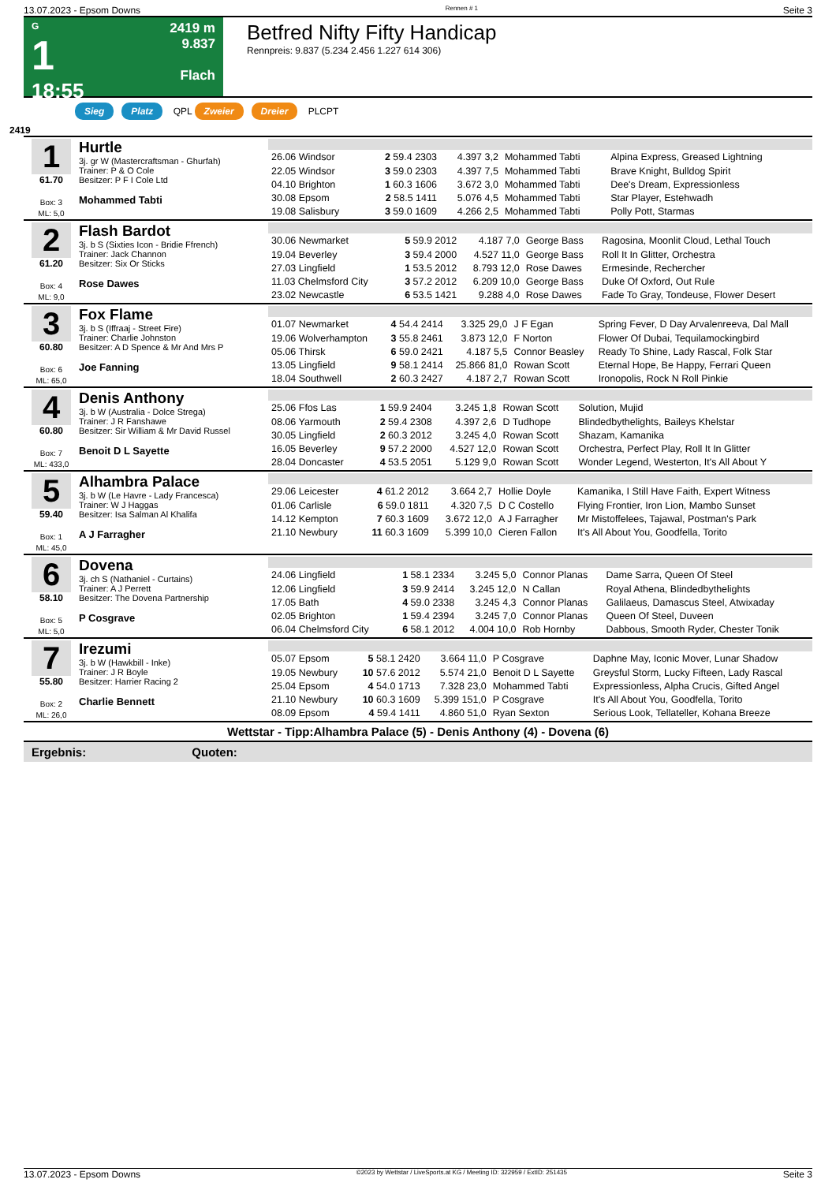13.07.2023 - Epsom Downs Rennen # 1 Seite 3
G
1
18:55
2419 m
9.837
Flach
Betfred Nifty Fifty Handicap
Rennpreis: 9.837 (5.234 2.456 1.227 614 306)
Sieg Platz QPL Zweier Dreier PLCPT
2419
1
61.70
Box: 3
ML: 5,0
Hurtle
3j. gr W (Mastercraftsman - Ghurfah)
Trainer: P & O Cole
Besitzer: P F I Cole Ltd
Mohammed Tabti
| 26.06 Windsor | 2 59.4 2303 | 4.397 3,2 | Mohammed Tabti | Alpina Express, Greased Lightning |
| 22.05 Windsor | 3 59.0 2303 | 4.397 7,5 | Mohammed Tabti | Brave Knight, Bulldog Spirit |
| 04.10 Brighton | 1 60.3 1606 | 3.672 3,0 | Mohammed Tabti | Dee's Dream, Expressionless |
| 30.08 Epsom | 2 58.5 1411 | 5.076 4,5 | Mohammed Tabti | Star Player, Estehwadh |
| 19.08 Salisbury | 3 59.0 1609 | 4.266 2,5 | Mohammed Tabti | Polly Pott, Starmas |
2
61.20
Box: 4
ML: 9,0
Flash Bardot
3j. b S (Sixties Icon - Bridie Ffrench)
Trainer: Jack Channon
Besitzer: Six Or Sticks
Rose Dawes
| 30.06 Newmarket | 5 59.9 2012 | 4.187 7,0 | George Bass | Ragosina, Moonlit Cloud, Lethal Touch |
| 19.04 Beverley | 3 59.4 2000 | 4.527 11,0 | George Bass | Roll It In Glitter, Orchestra |
| 27.03 Lingfield | 1 53.5 2012 | 8.793 12,0 | Rose Dawes | Ermesinde, Rechercher |
| 11.03 Chelmsford City | 3 57.2 2012 | 6.209 10,0 | George Bass | Duke Of Oxford, Out Rule |
| 23.02 Newcastle | 6 53.5 1421 | 9.288 4,0 | Rose Dawes | Fade To Gray, Tondeuse, Flower Desert |
3
60.80
Box: 6
ML: 65,0
Fox Flame
3j. b S (Iffraaj - Street Fire)
Trainer: Charlie Johnston
Besitzer: A D Spence & Mr And Mrs P
Joe Fanning
| 01.07 Newmarket | 4 54.4 2414 | 3.325 29,0 | J F Egan | Spring Fever, D Day Arvalenreeva, Dal Mall |
| 19.06 Wolverhampton | 3 55.8 2461 | 3.873 12,0 | F Norton | Flower Of Dubai, Tequilamockingbird |
| 05.06 Thirsk | 6 59.0 2421 | 4.187 5,5 | Connor Beasley | Ready To Shine, Lady Rascal, Folk Star |
| 13.05 Lingfield | 9 58.1 2414 | 25.866 81,0 | Rowan Scott | Eternal Hope, Be Happy, Ferrari Queen |
| 18.04 Southwell | 2 60.3 2427 | 4.187 2,7 | Rowan Scott | Ironopolis, Rock N Roll Pinkie |
4
60.80
Box: 7
ML: 433,0
Denis Anthony
3j. b W (Australia - Dolce Strega)
Trainer: J R Fanshawe
Besitzer: Sir William & Mr David Russel
Benoit D L Sayette
| 25.06 Ffos Las | 1 59.9 2404 | 3.245 1,8 | Rowan Scott | Solution, Mujid |
| 08.06 Yarmouth | 2 59.4 2308 | 4.397 2,6 | D Tudhope | Blindedbythelights, Baileys Khelstar |
| 30.05 Lingfield | 2 60.3 2012 | 3.245 4,0 | Rowan Scott | Shazam, Kamanika |
| 16.05 Beverley | 9 57.2 2000 | 4.527 12,0 | Rowan Scott | Orchestra, Perfect Play, Roll It In Glitter |
| 28.04 Doncaster | 4 53.5 2051 | 5.129 9,0 | Rowan Scott | Wonder Legend, Westerton, It's All About Y |
5
59.40
Box: 1
ML: 45,0
Alhambra Palace
3j. b W (Le Havre - Lady Francesca)
Trainer: W J Haggas
Besitzer: Isa Salman Al Khalifa
A J Farragher
| 29.06 Leicester | 4 61.2 2012 | 3.664 2,7 | Hollie Doyle | Kamanika, I Still Have Faith, Expert Witness |
| 01.06 Carlisle | 6 59.0 1811 | 4.320 7,5 | D C Costello | Flying Frontier, Iron Lion, Mambo Sunset |
| 14.12 Kempton | 7 60.3 1609 | 3.672 12,0 | A J Farragher | Mr Mistoffelees, Tajawal, Postman's Park |
| 21.10 Newbury | 11 60.3 1609 | 5.399 10,0 | Cieren Fallon | It's All About You, Goodfella, Torito |
6
58.10
Box: 5
ML: 5,0
Dovena
3j. ch S (Nathaniel - Curtains)
Trainer: A J Perrett
Besitzer: The Dovena Partnership
P Cosgrave
| 24.06 Lingfield | 1 58.1 2334 | 3.245 5,0 | Connor Planas | Dame Sarra, Queen Of Steel |
| 12.06 Lingfield | 3 59.9 2414 | 3.245 12,0 | N Callan | Royal Athena, Blindedbythelights |
| 17.05 Bath | 4 59.0 2338 | 3.245 4,3 | Connor Planas | Galilaeus, Damascus Steel, Atwixaday |
| 02.05 Brighton | 1 59.4 2394 | 3.245 7,0 | Connor Planas | Queen Of Steel, Duveen |
| 06.04 Chelmsford City | 6 58.1 2012 | 4.004 10,0 | Rob Hornby | Dabbous, Smooth Ryder, Chester Tonik |
7
55.80
Box: 2
ML: 26,0
Irezumi
3j. b W (Hawkbill - Inke)
Trainer: J R Boyle
Besitzer: Harrier Racing 2
Charlie Bennett
| 05.07 Epsom | 5 58.1 2420 | 3.664 11,0 | P Cosgrave | Daphne May, Iconic Mover, Lunar Shadow |
| 19.05 Newbury | 10 57.6 2012 | 5.574 21,0 | Benoit D L Sayette | Greysful Storm, Lucky Fifteen, Lady Rascal |
| 25.04 Epsom | 4 54.0 1713 | 7.328 23,0 | Mohammed Tabti | Expressionless, Alpha Crucis, Gifted Angel |
| 21.10 Newbury | 10 60.3 1609 | 5.399 151,0 | P Cosgrave | It's All About You, Goodfella, Torito |
| 08.09 Epsom | 4 59.4 1411 | 4.860 51,0 | Ryan Sexton | Serious Look, Tellateller, Kohana Breeze |
Wettstar - Tipp:Alhambra Palace (5) - Denis Anthony (4) - Dovena (6)
Ergebnis: Quoten:
13.07.2023 - Epsom Downs ©2023 by Wettstar / LiveSports.at KG / Meeting ID: 322959 / ExtID: 251435 Seite 3